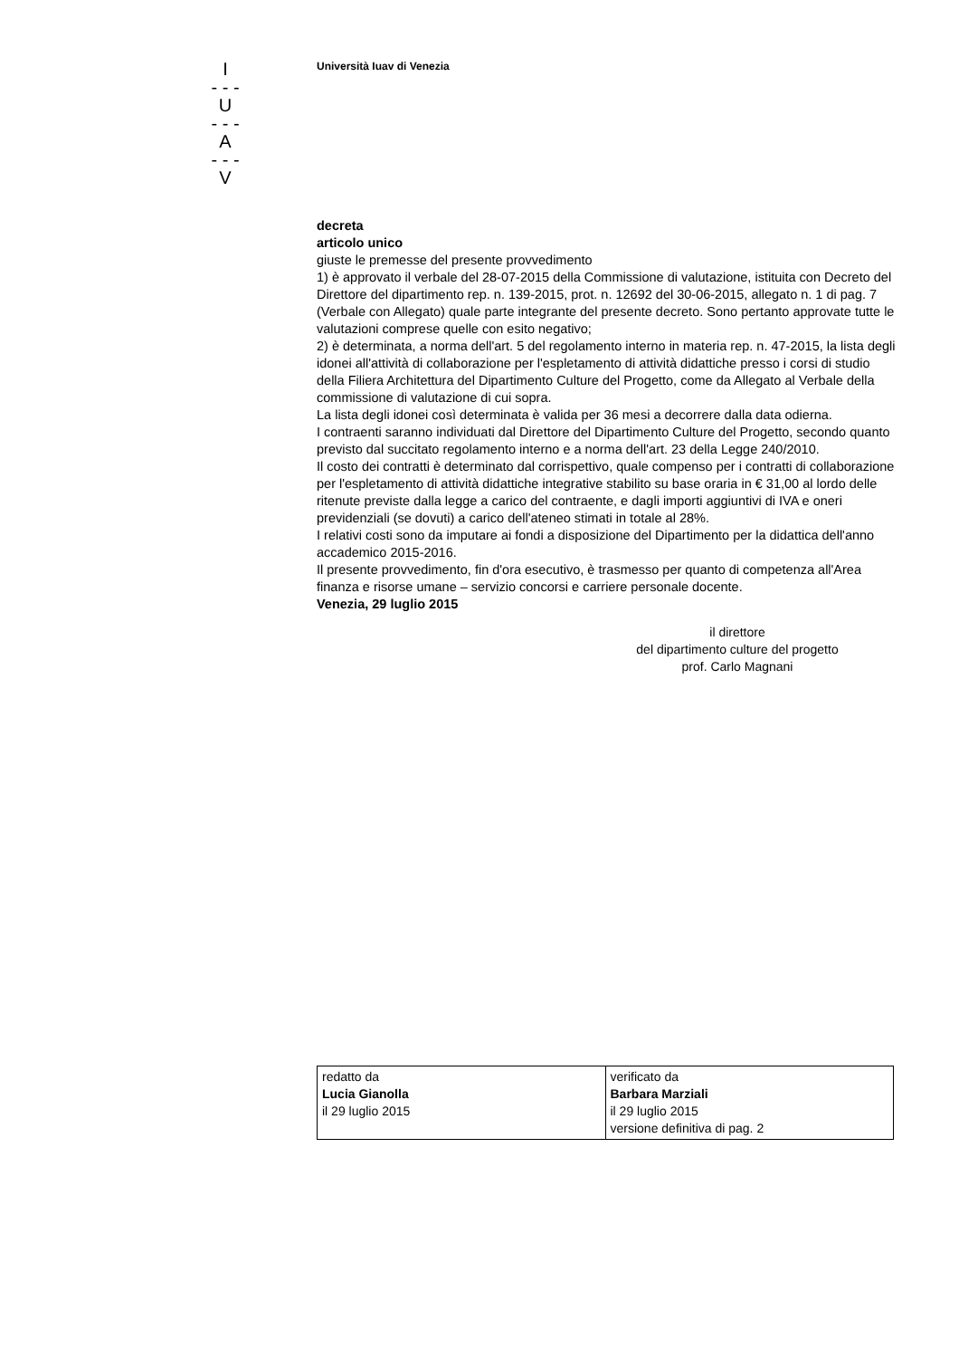I
- - -
U
- - -
A
- - -
V
Università Iuav di Venezia
decreta
articolo unico
giuste le premesse del presente provvedimento
1) è approvato il verbale del 28-07-2015 della Commissione di valutazione, istituita con Decreto del Direttore del dipartimento rep. n. 139-2015, prot. n. 12692 del 30-06-2015, allegato n. 1 di pag. 7 (Verbale con Allegato) quale parte integrante del presente decreto. Sono pertanto approvate tutte le valutazioni comprese quelle con esito negativo;
2) è determinata, a norma dell'art. 5 del regolamento interno in materia rep. n. 47-2015, la lista degli idonei all'attività di collaborazione per l'espletamento di attività didattiche presso i corsi di studio della Filiera Architettura del Dipartimento Culture del Progetto, come da Allegato al Verbale della commissione di valutazione di cui sopra.
La lista degli idonei così determinata è valida per 36 mesi a decorrere dalla data odierna.
I contraenti saranno individuati dal Direttore del Dipartimento Culture del Progetto, secondo quanto previsto dal succitato regolamento interno e a norma dell'art. 23 della Legge 240/2010.
Il costo dei contratti è determinato dal corrispettivo, quale compenso per i contratti di collaborazione per l'espletamento di attività didattiche integrative stabilito su base oraria in € 31,00 al lordo delle ritenute previste dalla legge a carico del contraente, e dagli importi aggiuntivi di IVA e oneri previdenziali (se dovuti) a carico dell'ateneo stimati in totale al 28%.
I relativi costi sono da imputare ai fondi a disposizione del Dipartimento per la didattica dell'anno accademico 2015-2016.
Il presente provvedimento, fin d'ora esecutivo, è trasmesso per quanto di competenza all'Area finanza e risorse umane – servizio concorsi e carriere personale docente.
Venezia, 29 luglio 2015
il direttore
del dipartimento culture del progetto
prof. Carlo Magnani
| redatto da Lucia Gianolla il 29 luglio 2015 | verificato da Barbara Marziali il 29 luglio 2015 versione definitiva di pag. 2 |